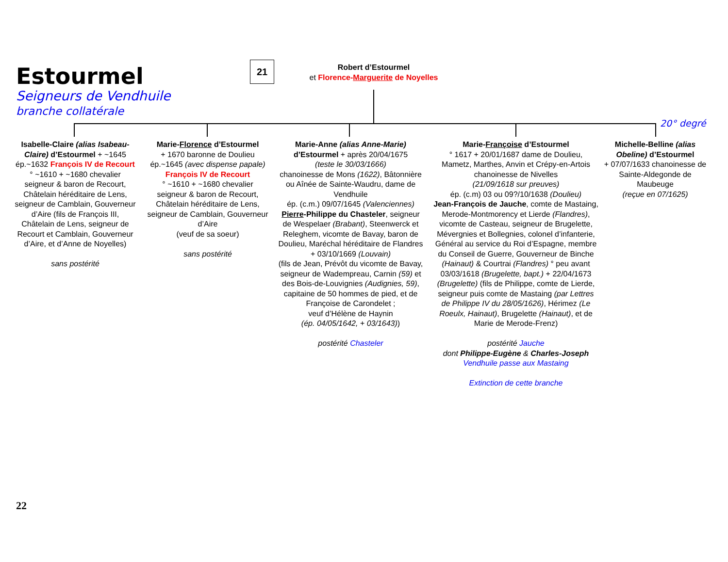Estourmel
Seigneurs de Vendhuile
branche collatérale
21
Robert d’Estourmel
et Florence-Marguerite de Noyelles
20° degré
Isabelle-Claire (alias Isabeau-Claire) d’Estourmel + ~1645 ép.~1632 François IV de Recourt ° ~1610 + ~1680 chevalier seigneur & baron de Recourt, Châtelain héréditaire de Lens, seigneur de Camblain, Gouverneur d’Aire (fils de François III, Châtelain de Lens, seigneur de Recourt et Camblain, Gouverneur d’Aire, et d’Anne de Noyelles)
sans postérité
Marie-Florence d’Estourmel
+ 1670 baronne de Doulieu
ép.~1645 (avec dispense papale)
François IV de Recourt
° ~1610 + ~1680 chevalier seigneur & baron de Recourt, Châtelain héréditaire de Lens, seigneur de Camblain, Gouverneur d’Aire
(veuf de sa soeur)
sans postérité
Marie-Anne (alias Anne-Marie) d’Estourmel + après 20/04/1675
(teste le 30/03/1666)
chanoinesse de Mons (1622), Bâtonnière ou Aînée de Sainte-Waudru, dame de Vendhuile
ép. (c.m.) 09/07/1645 (Valenciennes)
Pierre-Philippe du Chasteler, seigneur de Wespelaer (Brabant), Steenwerck et Releghem, vicomte de Bavay, baron de Doulieu, Maréchal héréditaire de Flandres
+ 03/10/1669 (Louvain)
(fils de Jean, Prévôt du vicomte de Bavay, seigneur de Wadempreau, Carnin (59) et des Bois-de-Louvignies (Audignies, 59), capitaine de 50 hommes de pied, et de Françoise de Carondelet ;
veuf d’Hélène de Haynin
(ép. 04/05/1642, + 03/1643))
postérité Chasteler
Marie-Françoise d’Estourmel
° 1617 + 20/01/1687 dame de Doulieu, Mametz, Marthes, Anvin et Crépy-en-Artois chanoinesse de Nivelles
(21/09/1618 sur preuves)
ép. (c.m) 03 ou 09?/10/1638 (Doulieu)
Jean-François de Jauche, comte de Mastaing, Merode-Montmorency et Lierde (Flandres), vicomte de Casteau, seigneur de Brugelette, Mévergnies et Bollegnies, colonel d’infanterie, Général au service du Roi d’Espagne, membre du Conseil de Guerre, Gouverneur de Binche (Hainaut) & Courtrai (Flandres) ° peu avant 03/03/1618 (Brugelette, bapt.) + 22/04/1673 (Brugelette) (fils de Philippe, comte de Lierde, seigneur puis comte de Mastaing (par Lettres de Philippe IV du 28/05/1626), Hérimez (Le Roeulx, Hainaut), Brugelette (Hainaut), et de Marie de Merode-Frenz)
postérité Jauche
dont Philippe-Eugène & Charles-Joseph
Vendhuile passe aux Mastaing
Extinction de cette branche
Michelle-Belline (alias Obeline) d’Estourmel
+ 07/07/1633 chanoinesse de Sainte-Aldegonde de Maubeuge
(reçue en 07/1625)
22